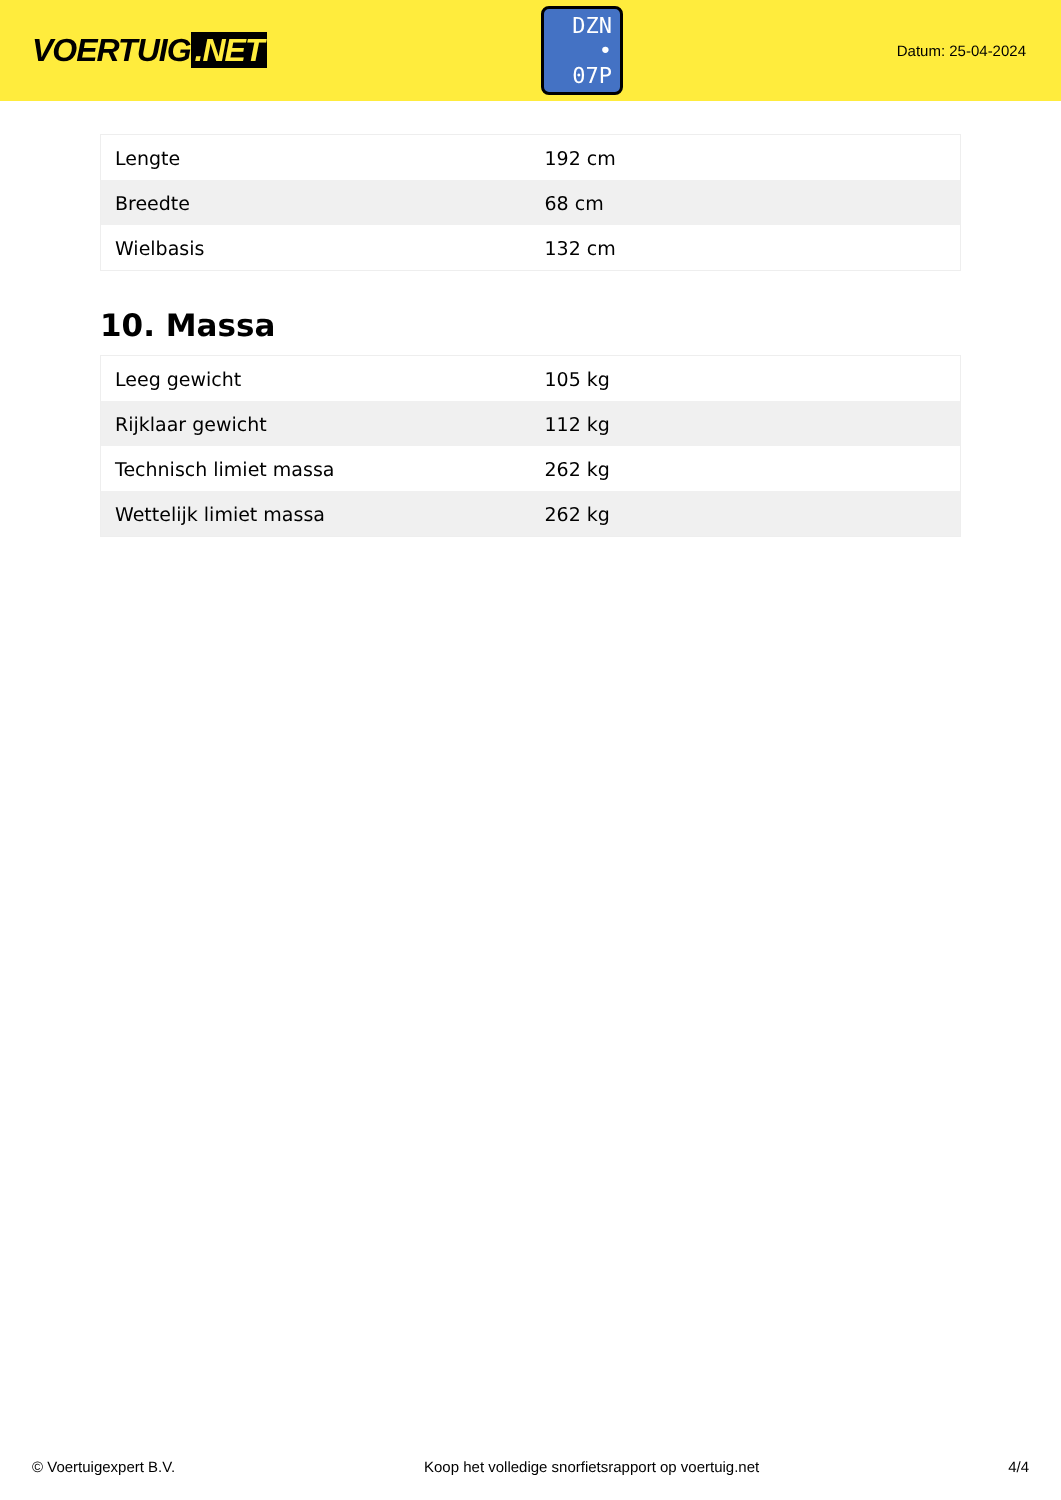VOERTUIG.NET
DZN
• 07P
Datum: 25-04-2024
| Lengte | 192 cm |
| Breedte | 68 cm |
| Wielbasis | 132 cm |
10. Massa
| Leeg gewicht | 105 kg |
| Rijklaar gewicht | 112 kg |
| Technisch limiet massa | 262 kg |
| Wettelijk limiet massa | 262 kg |
© Voertuigexpert B.V. Koop het volledige snorfietsrapport op voertuig.net 4/4